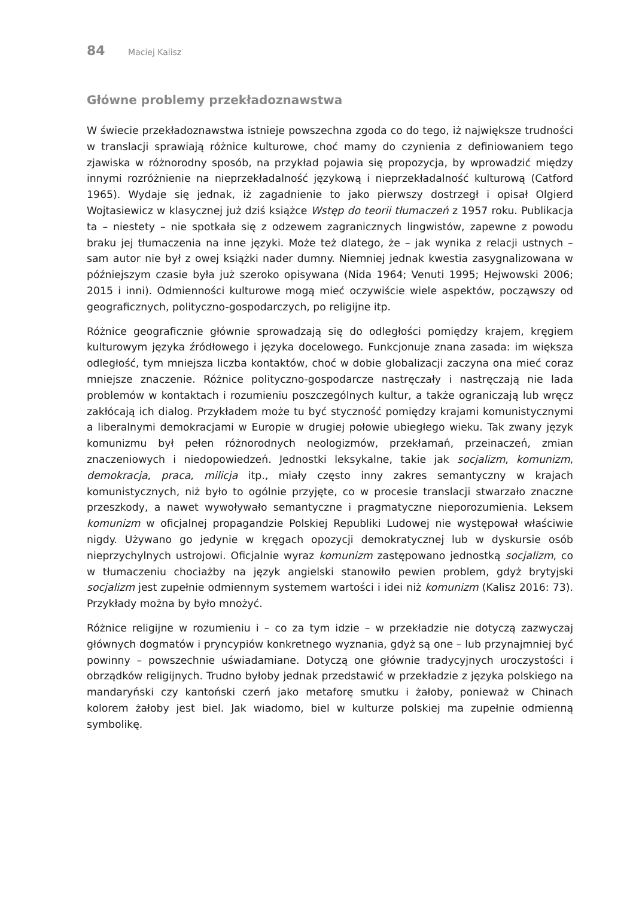84 Maciej Kalisz
Główne problemy przekładoznawstwa
W świecie przekładoznawstwa istnieje powszechna zgoda co do tego, iż największe trudności w translacji sprawiają różnice kulturowe, choć mamy do czynienia z definiowaniem tego zjawiska w różnorodny sposób, na przykład pojawia się propozycja, by wprowadzić między innymi rozróżnienie na nieprzekładalność językową i nieprzekładalność kulturową (Catford 1965). Wydaje się jednak, iż zagadnienie to jako pierwszy dostrzegł i opisał Olgierd Wojtasiewicz w klasycznej już dziś książce Wstęp do teorii tłumaczeń z 1957 roku. Publikacja ta – niestety – nie spotkała się z odzewem zagranicznych lingwistów, zapewne z powodu braku jej tłumaczenia na inne języki. Może też dlatego, że – jak wynika z relacji ustnych – sam autor nie był z owej książki nader dumny. Niemniej jednak kwestia zasygnalizowana w późniejszym czasie była już szeroko opisywana (Nida 1964; Venuti 1995; Hejwowski 2006; 2015 i inni). Odmienności kulturowe mogą mieć oczywiście wiele aspektów, począwszy od geograficznych, polityczno-gospodarczych, po religijne itp.
Różnice geograficznie głównie sprowadzają się do odległości pomiędzy krajem, kręgiem kulturowym języka źródłowego i języka docelowego. Funkcjonuje znana zasada: im większa odległość, tym mniejsza liczba kontaktów, choć w dobie globalizacji zaczyna ona mieć coraz mniejsze znaczenie. Różnice polityczno-gospodarcze nastręczały i nastręczają nie lada problemów w kontaktach i rozumieniu poszczególnych kultur, a także ograniczają lub wręcz zakłócają ich dialog. Przykładem może tu być styczność pomiędzy krajami komunistycznymi a liberalnymi demokracjami w Europie w drugiej połowie ubiegłego wieku. Tak zwany język komunizmu był pełen różnorodnych neologizmów, przekłamań, przeinaczeń, zmian znaczeniowych i niedopowiedzeń. Jednostki leksykalne, takie jak socjalizm, komunizm, demokracja, praca, milicja itp., miały często inny zakres semantyczny w krajach komunistycznych, niż było to ogólnie przyjęte, co w procesie translacji stwarzało znaczne przeszkody, a nawet wywoływało semantyczne i pragmatyczne nieporozumienia. Leksem komunizm w oficjalnej propagandzie Polskiej Republiki Ludowej nie występował właściwie nigdy. Używano go jedynie w kręgach opozycji demokratycznej lub w dyskursie osób nieprzychylnych ustrojowi. Oficjalnie wyraz komunizm zastępowano jednostką socjalizm, co w tłumaczeniu chociażby na język angielski stanowiło pewien problem, gdyż brytyjski socjalizm jest zupełnie odmiennym systemem wartości i idei niż komunizm (Kalisz 2016: 73). Przykłady można by było mnożyć.
Różnice religijne w rozumieniu i – co za tym idzie – w przekładzie nie dotyczą zazwyczaj głównych dogmatów i pryncypiów konkretnego wyznania, gdyż są one – lub przynajmniej być powinny – powszechnie uświadamiane. Dotyczą one głównie tradycyjnych uroczystości i obrządków religijnych. Trudno byłoby jednak przedstawić w przekładzie z języka polskiego na mandaryński czy kantoński czerń jako metaforę smutku i żałoby, ponieważ w Chinach kolorem żałoby jest biel. Jak wiadomo, biel w kulturze polskiej ma zupełnie odmienną symbolikę.